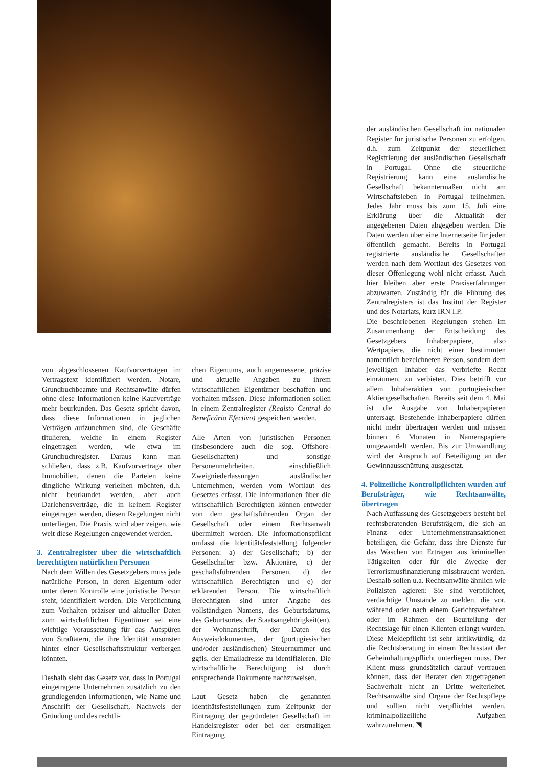Foto: Shutterstock
von abgeschlossenen Kaufvorverträgen im Vertragstext identifiziert werden. Notare, Grundbuchbeamte und Rechtsanwälte dürfen ohne diese Informationen keine Kaufverträge mehr beurkunden. Das Gesetz spricht davon, dass diese Informationen in jeglichen Verträgen aufzunehmen sind, die Geschäfte titulieren, welche in einem Register eingetragen werden, wie etwa im Grundbuchregister. Daraus kann man schließen, dass z.B. Kaufvorverträge über Immobilien, denen die Parteien keine dingliche Wirkung verleihen möchten, d.h. nicht beurkundet werden, aber auch Darlehensverträge, die in keinem Register eingetragen werden, diesen Regelungen nicht unterliegen. Die Praxis wird aber zeigen, wie weit diese Regelungen angewendet werden.
3. Zentralregister über die wirtschaftlich berechtigten natürlichen Personen
Nach dem Willen des Gesetzgebers muss jede natürliche Person, in deren Eigentum oder unter deren Kontrolle eine juristische Person steht, identifiziert werden. Die Verpflichtung zum Vorhalten präziser und aktueller Daten zum wirtschaftlichen Eigentümer sei eine wichtige Voraussetzung für das Aufspüren von Straftätern, die ihre Identität ansonsten hinter einer Gesellschaftsstruktur verbergen könnten.
Deshalb sieht das Gesetz vor, dass in Portugal eingetragene Unternehmen zusätzlich zu den grundlegenden Informationen, wie Name und Anschrift der Gesellschaft, Nachweis der Gründung und des rechtli-
chen Eigentums, auch angemessene, präzise und aktuelle Angaben zu ihrem wirtschaftlichen Eigentümer beschaffen und vorhalten müssen. Diese Informationen sollen in einem Zentralregister (Registo Central do Beneficário Efectivo) gespeichert werden.
Alle Arten von juristischen Personen (insbesondere auch die sog. Offshore-Gesellschaften) und sonstige Personenmehrheiten, einschließlich Zweigniederlassungen ausländischer Unternehmen, werden vom Wortlaut des Gesetzes erfasst. Die Informationen über die wirtschaftlich Berechtigten können entweder von dem geschäftsführenden Organ der Gesellschaft oder einem Rechtsanwalt übermittelt werden. Die Informationspflicht umfasst die Identitätsfeststellung folgender Personen: a) der Gesellschaft; b) der Gesellschafter bzw. Aktionäre, c) der geschäftsführenden Personen, d) der wirtschaftlich Berechtigten und e) der erklärenden Person. Die wirtschaftlich Berechtigten sind unter Angabe des vollständigen Namens, des Geburtsdatums, des Geburtsortes, der Staatsangehörigkeit(en), der Wohnanschrift, der Daten des Ausweisdokumentes, der (portugiesischen und/oder ausländischen) Steuernummer und ggfls. der Emailadresse zu identifizieren. Die wirtschaftliche Berechtigung ist durch entsprechende Dokumente nachzuweisen.
Laut Gesetz haben die genannten Identitätsfeststellungen zum Zeitpunkt der Eintragung der gegründeten Gesellschaft im Handelsregister oder bei der erstmaligen Eintragung
der ausländischen Gesellschaft im nationalen Register für juristische Personen zu erfolgen, d.h. zum Zeitpunkt der steuerlichen Registrierung der ausländischen Gesellschaft in Portugal. Ohne die steuerliche Registrierung kann eine ausländische Gesellschaft bekanntermaßen nicht am Wirtschaftsleben in Portugal teilnehmen. Jedes Jahr muss bis zum 15. Juli eine Erklärung über die Aktualität der angegebenen Daten abgegeben werden. Die Daten werden über eine Internetseite für jeden öffentlich gemacht. Bereits in Portugal registrierte ausländische Gesellschaften werden nach dem Wortlaut des Gesetzes von dieser Offenlegung wohl nicht erfasst. Auch hier bleiben aber erste Praxiserfahrungen abzuwarten. Zuständig für die Führung des Zentralregisters ist das Institut der Register und des Notariats, kurz IRN I.P.
Die beschriebenen Regelungen stehen im Zusammenhang der Entscheidung des Gesetzgebers Inhaberpapiere, also Wertpapiere, die nicht einer bestimmten namentlich bezeichneten Person, sondern dem jeweiligen Inhaber das verbriefte Recht einräumen, zu verbieten. Dies betrifft vor allem Inhaberaktien von portugiesischen Aktiengesellschaften. Bereits seit dem 4. Mai ist die Ausgabe von Inhaberpapieren untersagt. Bestehende Inhaberpapiere dürfen nicht mehr übertragen werden und müssen binnen 6 Monaten in Namenspapiere umgewandelt werden. Bis zur Umwandlung wird der Anspruch auf Beteiligung an der Gewinnausschüttung ausgesetzt.
4. Polizeiliche Kontrollpflichten wurden auf Berufsträger, wie Rechtsanwälte, übertragen
Nach Auffassung des Gesetzgebers besteht bei rechtsberatenden Berufsträgern, die sich an Finanz- oder Unternehmenstransaktionen beteiligen, die Gefahr, dass ihre Dienste für das Waschen von Erträgen aus kriminellen Tätigkeiten oder für die Zwecke der Terrorismusfinanzierung missbraucht werden. Deshalb sollen u.a. Rechtsanwälte ähnlich wie Polizisten agieren: Sie sind verpflichtet, verdächtige Umstände zu melden, die vor, während oder nach einem Gerichtsverfahren oder im Rahmen der Beurteilung der Rechtslage für einen Klienten erlangt wurden. Diese Meldepflicht ist sehr kritikwürdig, da die Rechtsberatung in einem Rechtsstaat der Geheimhaltungspflicht unterliegen muss. Der Klient muss grundsätzlich darauf vertrauen können, dass der Berater den zugetragenen Sachverhalt nicht an Dritte weiterleitet. Rechtsanwälte sind Organe der Rechtspflege und sollten nicht verpflichtet werden, kriminalpolizeiliche Aufgaben wahrzunehmen. ◥